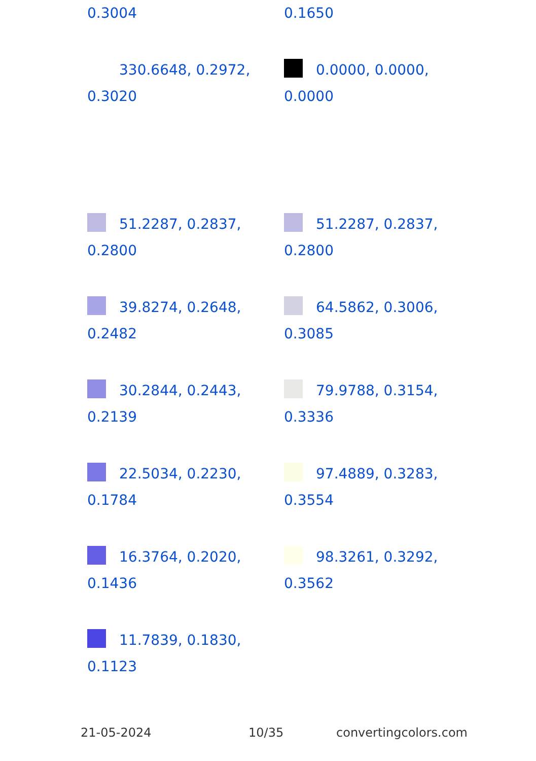0.3004 0.1650
330.6648, 0.2972, 0.3020
0.0000, 0.0000, 0.0000
51.2287, 0.2837, 0.2800
51.2287, 0.2837, 0.2800
39.8274, 0.2648, 0.2482
64.5862, 0.3006, 0.3085
30.2844, 0.2443, 0.2139
79.9788, 0.3154, 0.3336
22.5034, 0.2230, 0.1784
97.4889, 0.3283, 0.3554
16.3764, 0.2020, 0.1436
98.3261, 0.3292, 0.3562
11.7839, 0.1830, 0.1123
21-05-2024 10/35 convertingcolors.com